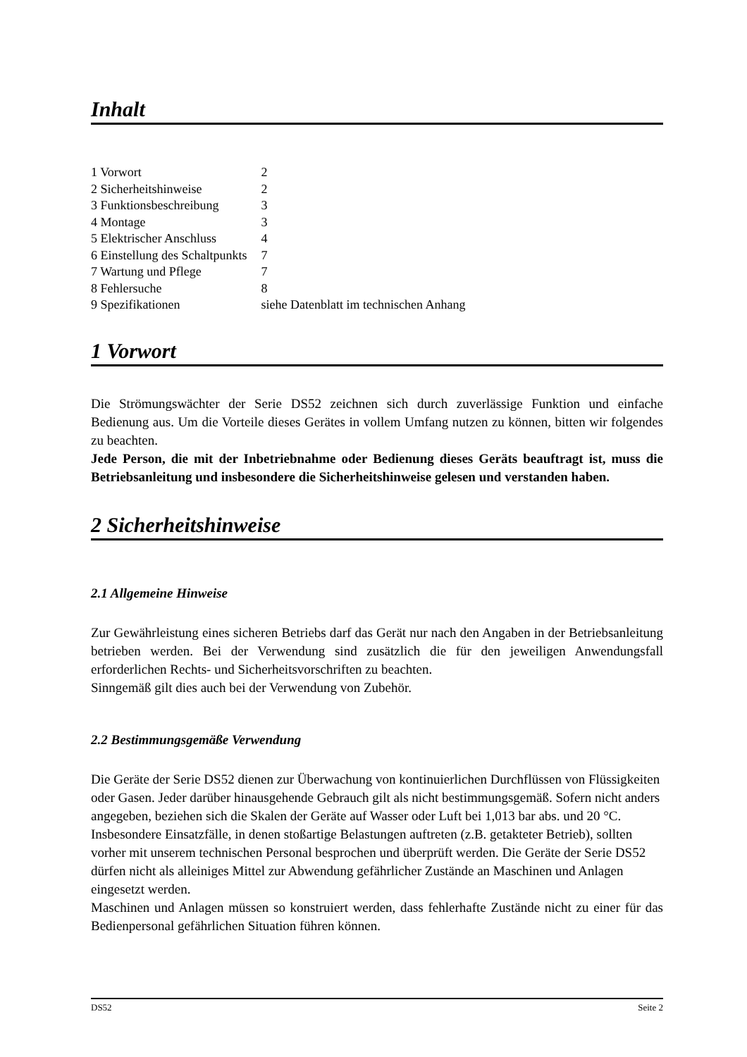Inhalt
| 1 Vorwort | 2 |
| 2 Sicherheitshinweise | 2 |
| 3 Funktionsbeschreibung | 3 |
| 4 Montage | 3 |
| 5 Elektrischer Anschluss | 4 |
| 6 Einstellung des Schaltpunkts | 7 |
| 7 Wartung und Pflege | 7 |
| 8 Fehlersuche | 8 |
| 9 Spezifikationen | siehe Datenblatt im technischen Anhang |
1 Vorwort
Die Strömungswächter der Serie DS52 zeichnen sich durch zuverlässige Funktion und einfache Bedienung aus. Um die Vorteile dieses Gerätes in vollem Umfang nutzen zu können, bitten wir folgendes zu beachten.
Jede Person, die mit der Inbetriebnahme oder Bedienung dieses Geräts beauftragt ist, muss die Betriebsanleitung und insbesondere die Sicherheitshinweise gelesen und verstanden haben.
2 Sicherheitshinweise
2.1 Allgemeine Hinweise
Zur Gewährleistung eines sicheren Betriebs darf das Gerät nur nach den Angaben in der Betriebsanleitung betrieben werden. Bei der Verwendung sind zusätzlich die für den jeweiligen Anwendungsfall erforderlichen Rechts- und Sicherheitsvorschriften zu beachten.
Sinngemäß gilt dies auch bei der Verwendung von Zubehör.
2.2 Bestimmungsgemäße Verwendung
Die Geräte der Serie DS52 dienen zur Überwachung von kontinuierlichen Durchflüssen von Flüssigkeiten oder Gasen. Jeder darüber hinausgehende Gebrauch gilt als nicht bestimmungsgemäß. Sofern nicht anders angegeben, beziehen sich die Skalen der Geräte auf Wasser oder Luft bei 1,013 bar abs. und 20 °C. Insbesondere Einsatzfälle, in denen stoßartige Belastungen auftreten (z.B. getakteter Betrieb), sollten vorher mit unserem technischen Personal besprochen und überprüft werden. Die Geräte der Serie DS52 dürfen nicht als alleiniges Mittel zur Abwendung gefährlicher Zustände an Maschinen und Anlagen eingesetzt werden.
Maschinen und Anlagen müssen so konstruiert werden, dass fehlerhafte Zustände nicht zu einer für das Bedienpersonal gefährlichen Situation führen können.
DS52 Seite 2